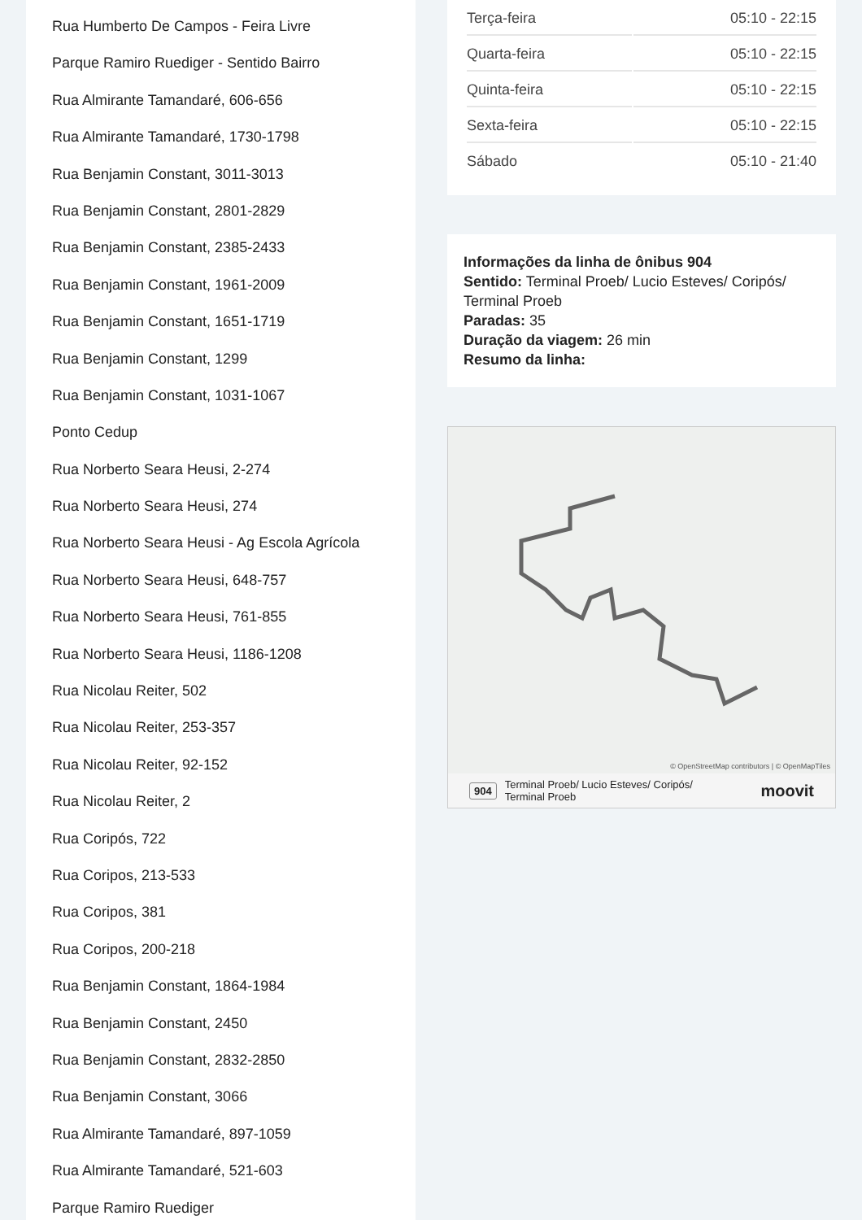Rua Humberto De Campos - Feira Livre
Parque Ramiro Ruediger - Sentido Bairro
Rua Almirante Tamandaré, 606-656
Rua Almirante Tamandaré, 1730-1798
Rua Benjamin Constant, 3011-3013
Rua Benjamin Constant, 2801-2829
Rua Benjamin Constant, 2385-2433
Rua Benjamin Constant, 1961-2009
Rua Benjamin Constant, 1651-1719
Rua Benjamin Constant, 1299
Rua Benjamin Constant, 1031-1067
Ponto Cedup
Rua Norberto Seara Heusi, 2-274
Rua Norberto Seara Heusi, 274
Rua Norberto Seara Heusi - Ag Escola Agrícola
Rua Norberto Seara Heusi, 648-757
Rua Norberto Seara Heusi, 761-855
Rua Norberto Seara Heusi, 1186-1208
Rua Nicolau Reiter, 502
Rua Nicolau Reiter, 253-357
Rua Nicolau Reiter, 92-152
Rua Nicolau Reiter, 2
Rua Coripós, 722
Rua Coripos, 213-533
Rua Coripos, 381
Rua Coripos, 200-218
Rua Benjamin Constant, 1864-1984
Rua Benjamin Constant, 2450
Rua Benjamin Constant, 2832-2850
Rua Benjamin Constant, 3066
Rua Almirante Tamandaré, 897-1059
Rua Almirante Tamandaré, 521-603
Parque Ramiro Ruediger
| Terça-feira | 05:10 - 22:15 |
| Quarta-feira | 05:10 - 22:15 |
| Quinta-feira | 05:10 - 22:15 |
| Sexta-feira | 05:10 - 22:15 |
| Sábado | 05:10 - 21:40 |
Informações da linha de ônibus 904
Sentido: Terminal Proeb/ Lucio Esteves/ Coripós/ Terminal Proeb
Paradas: 35
Duração da viagem: 26 min
Resumo da linha:
© OpenStreetMap contributors | © OpenMapTiles
904 Terminal Proeb/ Lucio Esteves/ Coripós/
Terminal Proeb moovit